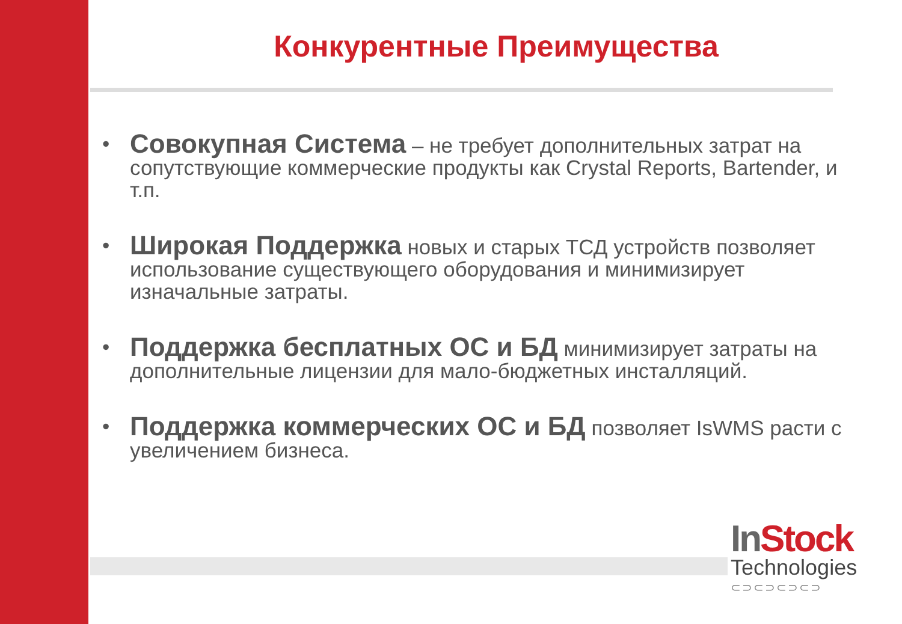Конкурентные Преимущества
• Совокупная Система – не требует дополнительных затрат на сопутствующие коммерческие продукты как Crystal Reports, Bartender, и т.п.
• Широкая Поддержка новых и старых ТСД устройств позволяет использование существующего оборудования и минимизирует изначальные затраты.
• Поддержка бесплатных ОС и БД минимизирует затраты на дополнительные лицензии для мало-бюджетных инсталляций.
• Поддержка коммерческих ОС и БД позволяет IsWMS расти с увеличением бизнеса.
In Stock
Technologies
⊂⊃⊂⊃⊂⊃⊂⊃